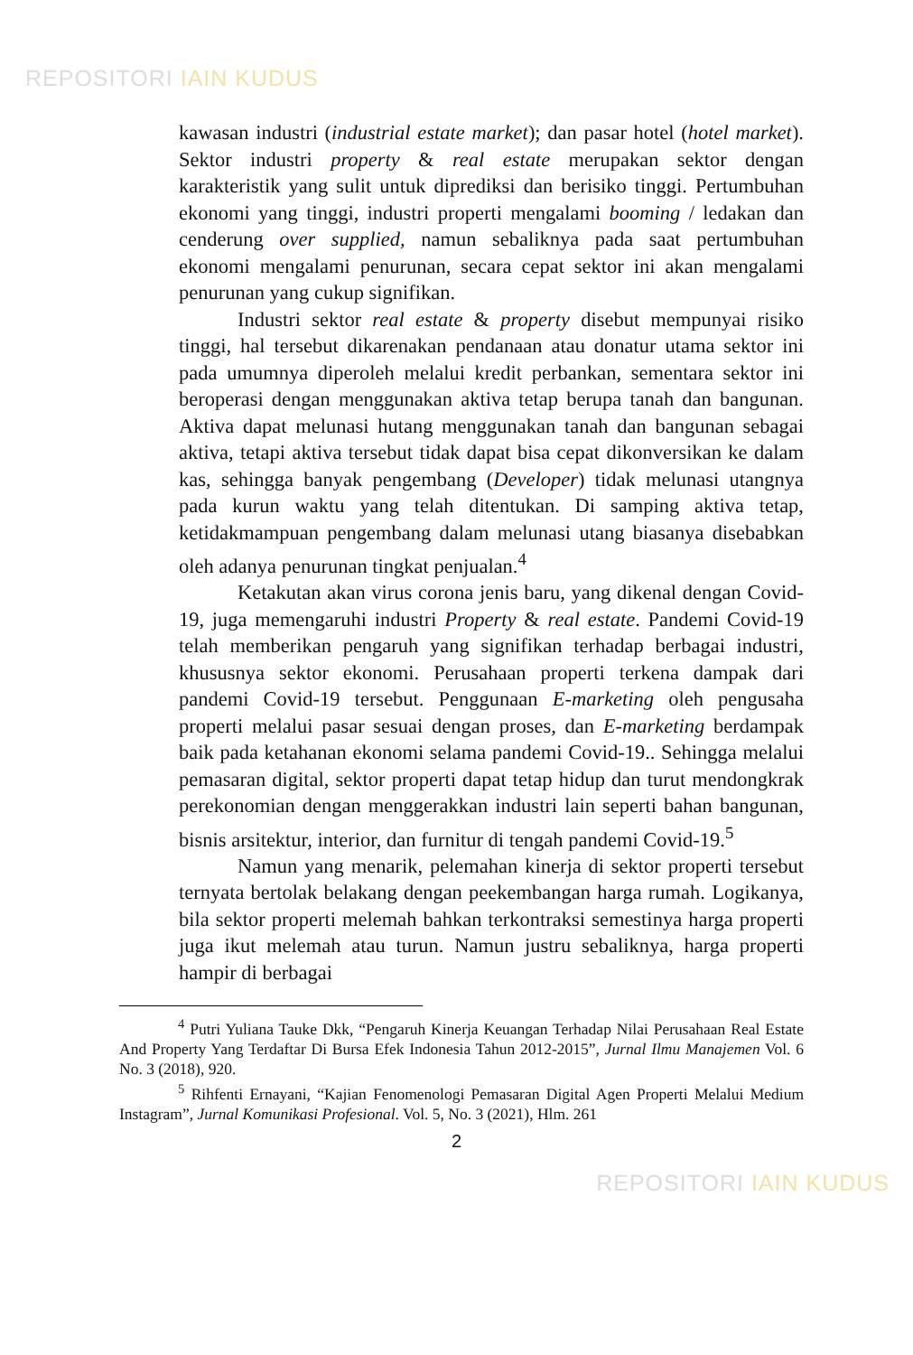REPOSITORI IAIN KUDUS
kawasan industri (industrial estate market); dan pasar hotel (hotel market). Sektor industri property & real estate merupakan sektor dengan karakteristik yang sulit untuk diprediksi dan berisiko tinggi. Pertumbuhan ekonomi yang tinggi, industri properti mengalami booming / ledakan dan cenderung over supplied, namun sebaliknya pada saat pertumbuhan ekonomi mengalami penurunan, secara cepat sektor ini akan mengalami penurunan yang cukup signifikan.
Industri sektor real estate & property disebut mempunyai risiko tinggi, hal tersebut dikarenakan pendanaan atau donatur utama sektor ini pada umumnya diperoleh melalui kredit perbankan, sementara sektor ini beroperasi dengan menggunakan aktiva tetap berupa tanah dan bangunan. Aktiva dapat melunasi hutang menggunakan tanah dan bangunan sebagai aktiva, tetapi aktiva tersebut tidak dapat bisa cepat dikonversikan ke dalam kas, sehingga banyak pengembang (Developer) tidak melunasi utangnya pada kurun waktu yang telah ditentukan. Di samping aktiva tetap, ketidakmampuan pengembang dalam melunasi utang biasanya disebabkan oleh adanya penurunan tingkat penjualan.<sup>4</sup>
Ketakutan akan virus corona jenis baru, yang dikenal dengan Covid-19, juga memengaruhi industri Property & real estate. Pandemi Covid-19 telah memberikan pengaruh yang signifikan terhadap berbagai industri, khususnya sektor ekonomi. Perusahaan properti terkena dampak dari pandemi Covid-19 tersebut. Penggunaan E-marketing oleh pengusaha properti melalui pasar sesuai dengan proses, dan E-marketing berdampak baik pada ketahanan ekonomi selama pandemi Covid-19.. Sehingga melalui pemasaran digital, sektor properti dapat tetap hidup dan turut mendongkrak perekonomian dengan menggerakkan industri lain seperti bahan bangunan, bisnis arsitektur, interior, dan furnitur di tengah pandemi Covid-19.<sup>5</sup>
Namun yang menarik, pelemahan kinerja di sektor properti tersebut ternyata bertolak belakang dengan peekembangan harga rumah. Logikanya, bila sektor properti melemah bahkan terkontraksi semestinya harga properti juga ikut melemah atau turun. Namun justru sebaliknya, harga properti hampir di berbagai
<sup>4</sup> Putri Yuliana Tauke Dkk, “Pengaruh Kinerja Keuangan Terhadap Nilai Perusahaan Real Estate And Property Yang Terdaftar Di Bursa Efek Indonesia Tahun 2012-2015”, Jurnal Ilmu Manajemen Vol. 6 No. 3 (2018), 920.
<sup>5</sup> Rihfenti Ernayani, “Kajian Fenomenologi Pemasaran Digital Agen Properti Melalui Medium Instagram”, Jurnal Komunikasi Profesional. Vol. 5, No. 3 (2021), Hlm. 261
2
REPOSITORI IAIN KUDUS